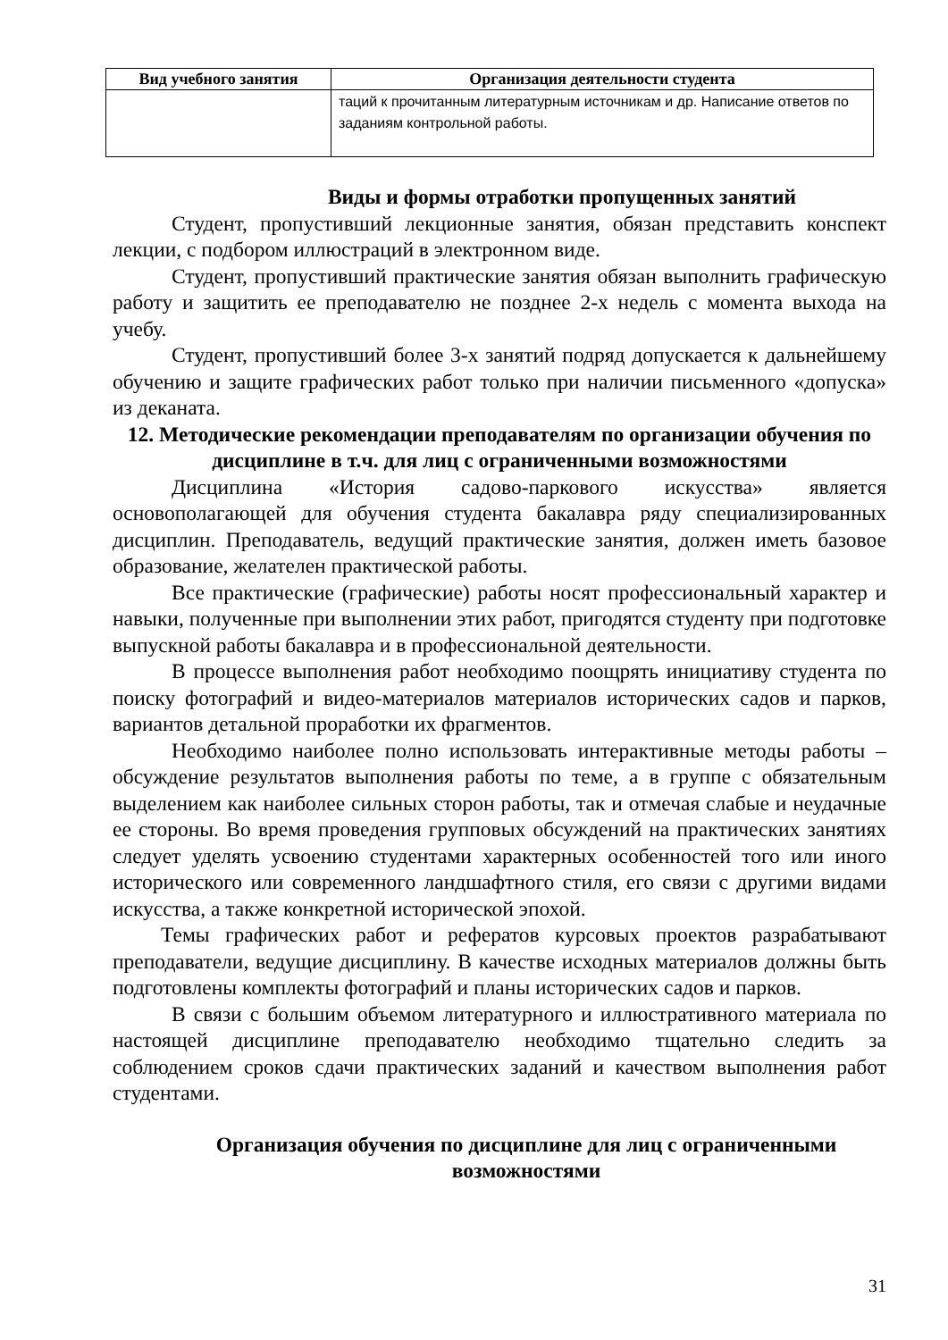| Вид учебного занятия | Организация деятельности студента |
| --- | --- |
| | таций к прочитанным литературным источникам и др. Написание ответов по заданиям контрольной работы. |
Виды и формы отработки пропущенных занятий
Студент, пропустивший лекционные занятия, обязан представить конспект лекции, с подбором иллюстраций в электронном виде.
Студент, пропустивший практические занятия обязан выполнить графическую работу и защитить ее преподавателю не позднее 2-х недель с момента выхода на учебу.
Студент, пропустивший более 3-х занятий подряд допускается к дальнейшему обучению и защите графических работ только при наличии письменного «допуска» из деканата.
12. Методические рекомендации преподавателям по организации обучения по дисциплине в т.ч. для лиц с ограниченными возможностями
Дисциплина «История садово-паркового искусства» является основополагающей для обучения студента бакалавра ряду специализированных дисциплин. Преподаватель, ведущий практические занятия, должен иметь базовое образование, желателен практической работы.
Все практические (графические) работы носят профессиональный характер и навыки, полученные при выполнении этих работ, пригодятся студенту при подготовке выпускной работы бакалавра и в профессиональной деятельности.
В процессе выполнения работ необходимо поощрять инициативу студента по поиску фотографий и видео-материалов материалов исторических садов и парков, вариантов детальной проработки их фрагментов.
Необходимо наиболее полно использовать интерактивные методы работы – обсуждение результатов выполнения работы по теме, а в группе с обязательным выделением как наиболее сильных сторон работы, так и отмечая слабые и неудачные ее стороны. Во время проведения групповых обсуждений на практических занятиях следует уделять усвоению студентами характерных особенностей того или иного исторического или современного ландшафтного стиля, его связи с другими видами искусства, а также конкретной исторической эпохой.
Темы графических работ и рефератов курсовых проектов разрабатывают преподаватели, ведущие дисциплину. В качестве исходных материалов должны быть подготовлены комплекты фотографий и планы исторических садов и парков.
В связи с большим объемом литературного и иллюстративного материала по настоящей дисциплине преподавателю необходимо тщательно следить за соблюдением сроков сдачи практических заданий и качеством выполнения работ студентами.
Организация обучения по дисциплине для лиц с ограниченными возможностями
31